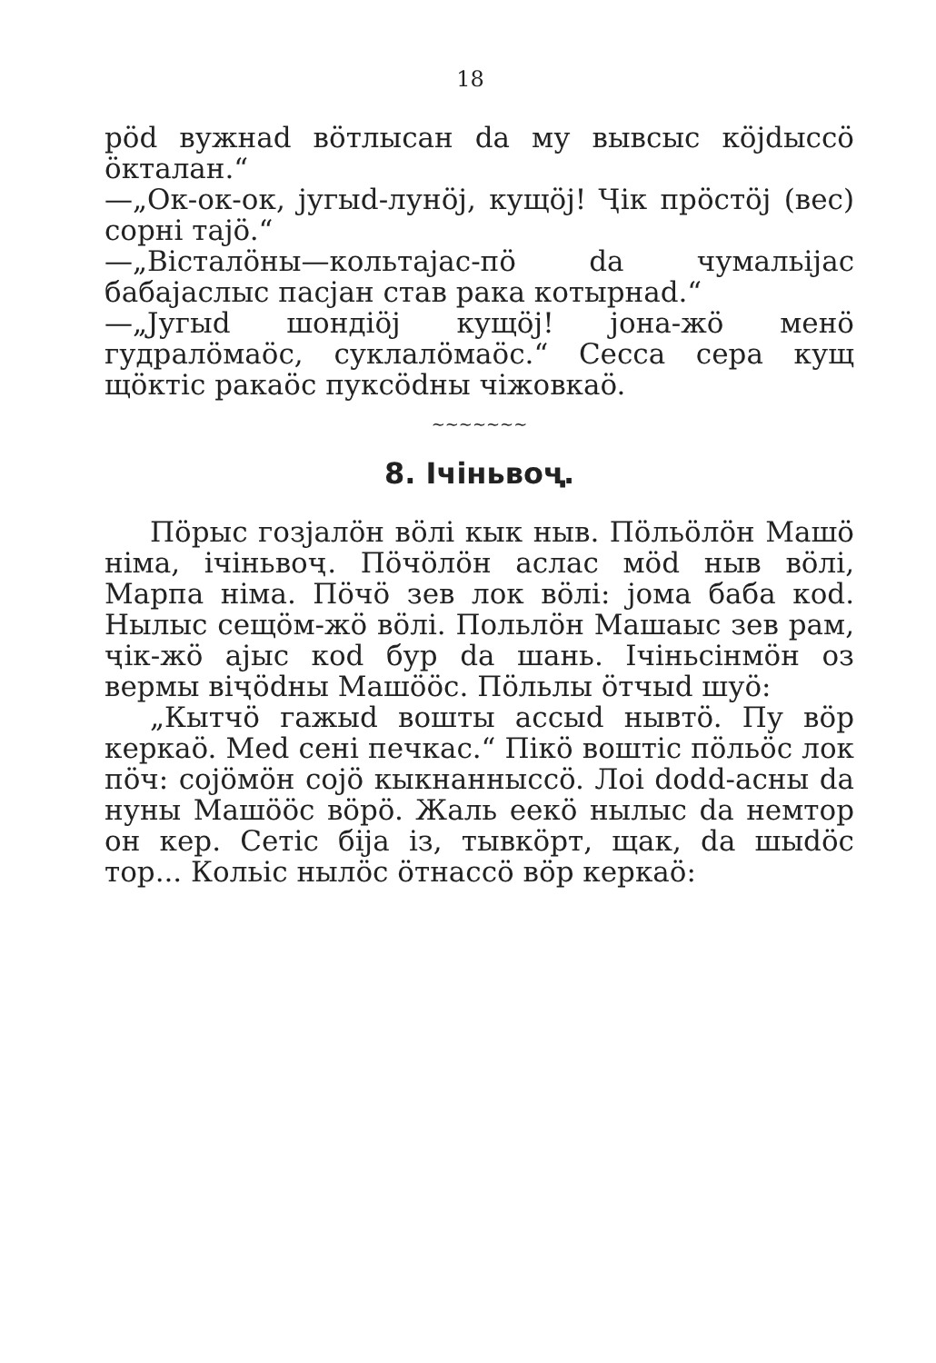18
pöd вужнаd вöтлысан da му вывсыс кöjdыссö öкталан.“
—„Ок-ок-ок, jугыd-лунöj, кущöj! Ҷiк прöстöj (вес) сорнi тajö.“
—„Вiсталöны—кольтajас-пö da чумальijас бабajаслыс пасjан став рака котырнаd.“
—„Jугыd шондiöj кущöj! jона-жö менö гудралöмаöс, суклалöмаöс.“ Сесса сера кущ щöктiс ракаöс пуксödны чiжовкаö.
~~~~~~~
8. Iчiньвоҷ.
Пöрыс гозjалöн вöлi кык ныв. Пöльöлöн Машö нiма, iчiньвоҷ. Пöчöлöн аслас мöd ныв вöлi, Марпа нiма. Пöчö зев лок вöлi: jома баба коd. Нылыс сещöм-жö вöлi. Польлöн Машаыс зев рам, ҷiк-жö ajыс коd бур da шань. Iчiньсiнмöн оз вермы вiҷödны Машööс. Пöльлы öтчыd шуö:
„Кытчö гажыd вошты ассыd нывтö. Пу вöр керкаö. Меd сенi печкас.“ Пiкö воштiс пöльöс лок пöч: сojöмöн сojö кыкнанныссö. Лоi dodd-асны da нуны Машööс вöрö. Жаль еекö нылыс da нeмтор он кер. Сетiс бija iз, тывкöрт, щак, da шыdöс тор... Кольiс нылöс öтнассö вöр керкаö: